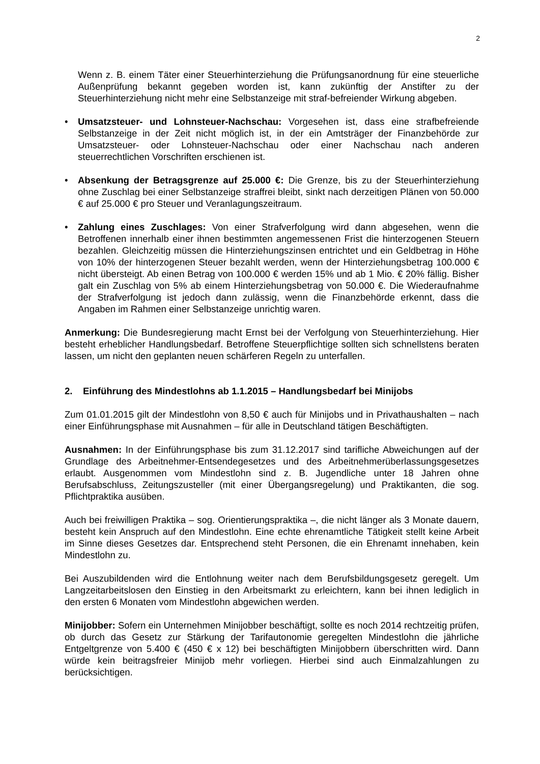2
Wenn z. B. einem Täter einer Steuerhinterziehung die Prüfungsanordnung für eine steuerliche Außenprüfung bekannt gegeben worden ist, kann zukünftig der Anstifter zu der Steuerhinterziehung nicht mehr eine Selbstanzeige mit straf-befreiender Wirkung abgeben.
• Umsatzsteuer- und Lohnsteuer-Nachschau: Vorgesehen ist, dass eine strafbefreiende Selbstanzeige in der Zeit nicht möglich ist, in der ein Amtsträger der Finanzbehörde zur Umsatzsteuer- oder Lohnsteuer-Nachschau oder einer Nachschau nach anderen steuerrechtlichen Vorschriften erschienen ist.
• Absenkung der Betragsgrenze auf 25.000 €: Die Grenze, bis zu der Steuerhinterziehung ohne Zuschlag bei einer Selbstanzeige straffrei bleibt, sinkt nach derzeitigen Plänen von 50.000 € auf 25.000 € pro Steuer und Veranlagungszeitraum.
• Zahlung eines Zuschlages: Von einer Strafverfolgung wird dann abgesehen, wenn die Betroffenen innerhalb einer ihnen bestimmten angemessenen Frist die hinterzogenen Steuern bezahlen. Gleichzeitig müssen die Hinterziehungszinsen entrichtet und ein Geldbetrag in Höhe von 10% der hinterzogenen Steuer bezahlt werden, wenn der Hinterziehungsbetrag 100.000 € nicht übersteigt. Ab einen Betrag von 100.000 € werden 15% und ab 1 Mio. € 20% fällig. Bisher galt ein Zuschlag von 5% ab einem Hinterziehungsbetrag von 50.000 €. Die Wiederaufnahme der Strafverfolgung ist jedoch dann zulässig, wenn die Finanzbehörde erkennt, dass die Angaben im Rahmen einer Selbstanzeige unrichtig waren.
Anmerkung: Die Bundesregierung macht Ernst bei der Verfolgung von Steuerhinterziehung. Hier besteht erheblicher Handlungsbedarf. Betroffene Steuerpflichtige sollten sich schnellstens beraten lassen, um nicht den geplanten neuen schärferen Regeln zu unterfallen.
2. Einführung des Mindestlohns ab 1.1.2015 – Handlungsbedarf bei Minijobs
Zum 01.01.2015 gilt der Mindestlohn von 8,50 € auch für Minijobs und in Privathaushalten – nach einer Einführungsphase mit Ausnahmen – für alle in Deutschland tätigen Beschäftigten.
Ausnahmen: In der Einführungsphase bis zum 31.12.2017 sind tarifliche Abweichungen auf der Grundlage des Arbeitnehmer-Entsendegesetzes und des Arbeitnehmerüberlassungsgesetzes erlaubt. Ausgenommen vom Mindestlohn sind z. B. Jugendliche unter 18 Jahren ohne Berufsabschluss, Zeitungszusteller (mit einer Übergangsregelung) und Praktikanten, die sog. Pflichtpraktika ausüben.
Auch bei freiwilligen Praktika – sog. Orientierungspraktika –, die nicht länger als 3 Monate dauern, besteht kein Anspruch auf den Mindestlohn. Eine echte ehrenamtliche Tätigkeit stellt keine Arbeit im Sinne dieses Gesetzes dar. Entsprechend steht Personen, die ein Ehrenamt innehaben, kein Mindestlohn zu.
Bei Auszubildenden wird die Entlohnung weiter nach dem Berufsbildungsgesetz geregelt. Um Langzeitarbeitslosen den Einstieg in den Arbeitsmarkt zu erleichtern, kann bei ihnen lediglich in den ersten 6 Monaten vom Mindestlohn abgewichen werden.
Minijobber: Sofern ein Unternehmen Minijobber beschäftigt, sollte es noch 2014 rechtzeitig prüfen, ob durch das Gesetz zur Stärkung der Tarifautonomie geregelten Mindestlohn die jährliche Entgeltgrenze von 5.400 € (450 € x 12) bei beschäftigten Minijobbern überschritten wird. Dann würde kein beitragsfreier Minijob mehr vorliegen. Hierbei sind auch Einmalzahlungen zu berücksichtigen.